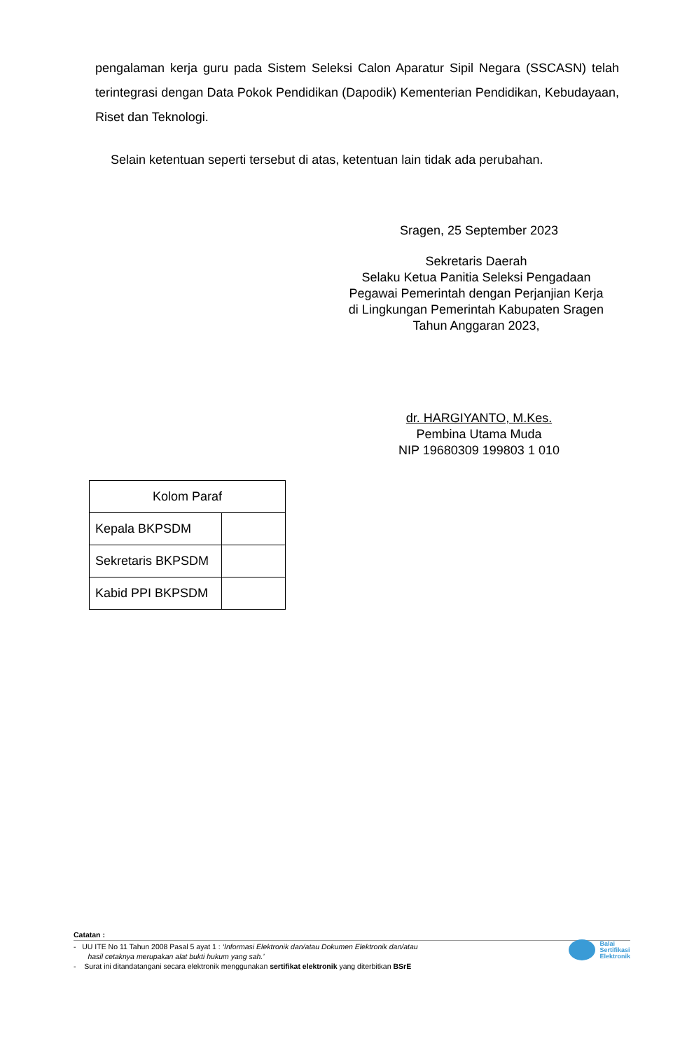pengalaman kerja guru pada Sistem Seleksi Calon Aparatur Sipil Negara (SSCASN) telah terintegrasi dengan Data Pokok Pendidikan (Dapodik) Kementerian Pendidikan, Kebudayaan, Riset dan Teknologi.
Selain ketentuan seperti tersebut di atas, ketentuan lain tidak ada perubahan.
Sragen, 25 September 2023
Sekretaris Daerah
Selaku Ketua Panitia Seleksi Pengadaan
Pegawai Pemerintah dengan Perjanjian Kerja
di Lingkungan Pemerintah Kabupaten Sragen
Tahun Anggaran 2023,
dr. HARGIYANTO, M.Kes.
Pembina Utama Muda
NIP 19680309 199803 1 010
| Kolom Paraf | |
| Kepala BKPSDM | |
| Sekretaris BKPSDM | |
| Kabid PPI BKPSDM | |
Catatan :
- UU ITE No 11 Tahun 2008 Pasal 5 ayat 1 : ‘Informasi Elektronik dan/atau Dokumen Elektronik dan/atau
hasil cetaknya merupakan alat bukti hukum yang sah.’
- Surat ini ditandatangani secara elektronik menggunakan sertifikat elektronik yang diterbitkan BSrE
Balai
Sertifikasi
Elektronik